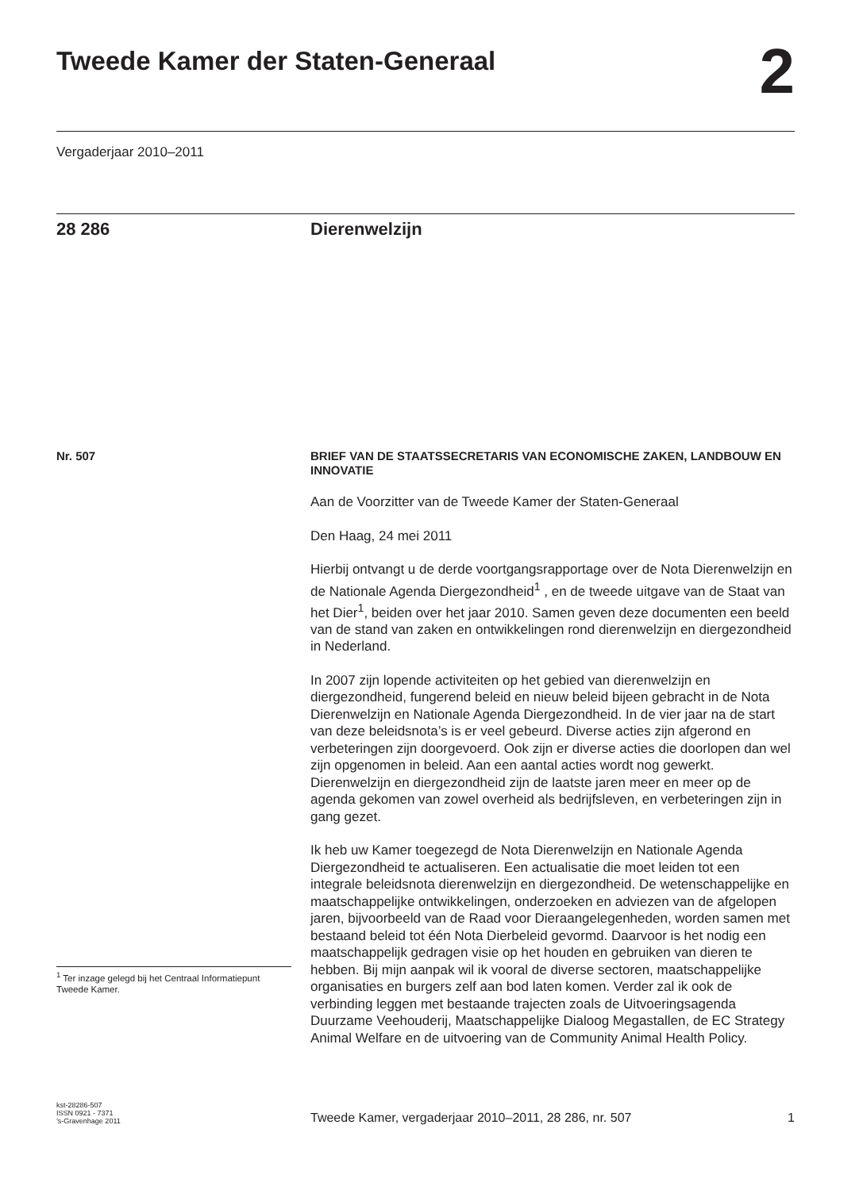Tweede Kamer der Staten-Generaal
2
Vergaderjaar 2010–2011
28 286 Dierenwelzijn
Nr. 507
BRIEF VAN DE STAATSSECRETARIS VAN ECONOMISCHE ZAKEN, LANDBOUW EN INNOVATIE
Aan de Voorzitter van de Tweede Kamer der Staten-Generaal
Den Haag, 24 mei 2011
Hierbij ontvangt u de derde voortgangsrapportage over de Nota Dierenwelzijn en de Nationale Agenda Diergezondheid<sup>1</sup> , en de tweede uitgave van de Staat van het Dier<sup>1</sup>, beiden over het jaar 2010. Samen geven deze documenten een beeld van de stand van zaken en ontwikkelingen rond dierenwelzijn en diergezondheid in Nederland.
In 2007 zijn lopende activiteiten op het gebied van dierenwelzijn en diergezondheid, fungerend beleid en nieuw beleid bijeen gebracht in de Nota Dierenwelzijn en Nationale Agenda Diergezondheid. In de vier jaar na de start van deze beleidsnota’s is er veel gebeurd. Diverse acties zijn afgerond en verbeteringen zijn doorgevoerd. Ook zijn er diverse acties die doorlopen dan wel zijn opgenomen in beleid. Aan een aantal acties wordt nog gewerkt. Dierenwelzijn en diergezondheid zijn de laatste jaren meer en meer op de agenda gekomen van zowel overheid als bedrijfsleven, en verbeteringen zijn in gang gezet.
Ik heb uw Kamer toegezegd de Nota Dierenwelzijn en Nationale Agenda Diergezondheid te actualiseren. Een actualisatie die moet leiden tot een integrale beleidsnota dierenwelzijn en diergezondheid. De wetenschappelijke en maatschappelijke ontwikkelingen, onderzoeken en adviezen van de afgelopen jaren, bijvoorbeeld van de Raad voor Dieraangelegenheden, worden samen met bestaand beleid tot één Nota Dierbeleid gevormd. Daarvoor is het nodig een maatschappelijk gedragen visie op het houden en gebruiken van dieren te hebben. Bij mijn aanpak wil ik vooral de diverse sectoren, maatschappelijke organisaties en burgers zelf aan bod laten komen. Verder zal ik ook de verbinding leggen met bestaande trajecten zoals de Uitvoeringsagenda Duurzame Veehouderij, Maatschappelijke Dialoog Megastallen, de EC Strategy Animal Welfare en de uitvoering van de Community Animal Health Policy.
<sup>1</sup> Ter inzage gelegd bij het Centraal Informatiepunt Tweede Kamer.
kst-28286-507
ISSN 0921 - 7371
’s-Gravenhage 2011
Tweede Kamer, vergaderjaar 2010–2011, 28 286, nr. 507
1